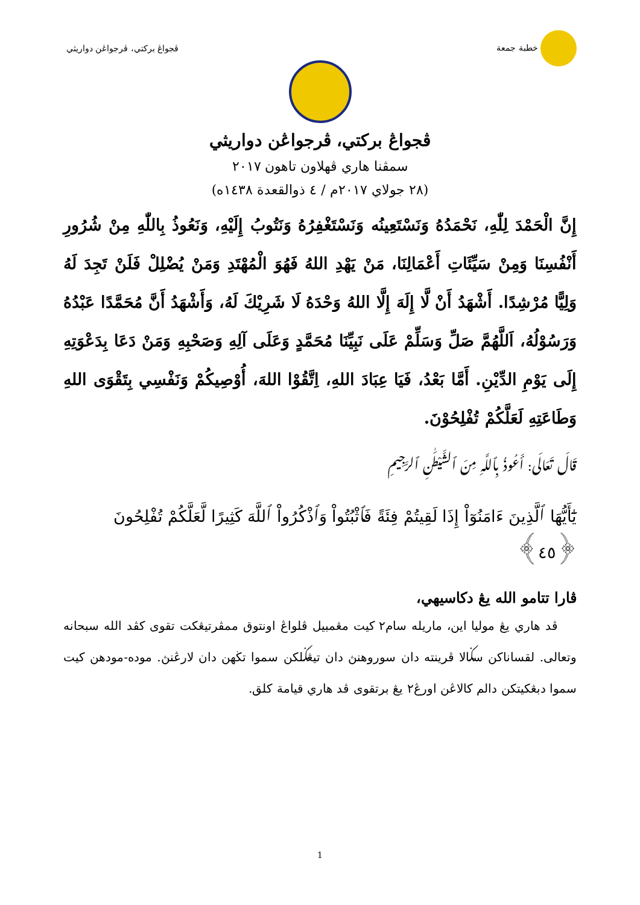خطبة جمعة ڤجواڠ بركتي، ڤرجواڠن دواريثي
ڤجواڠ بركتي، ڤرجواڠن دواريثي
سمڤنا هاري ڤهلاون تاهون ٢٠١٧
(٢٨ جولاي ٢٠١٧م / ٤ ذوالقعدة ١٤٣٨ه)
إِنَّ الْحَمْدَ لِلّٰهِ، نَحْمَدُهُ وَنَسْتَعِينُه وَنَسْتَغْفِرُهُ وَنَتُوبُ إِلَيْهِ، وَنَعُوذُ بِاللّٰهِ مِنْ شُرُورِ أَنْفُسِنَا وَمِنْ سَيِّئَاتِ أَعْمَالِنَا، مَنْ يَهْدِ اللهُ فَهُوَ الْمُهْتَدِ وَمَنْ يُضْلِلْ فَلَنْ تَجِدَ لَهُ وَلِيًّا مُرْشِدًا. أَشْهَدُ أَنْ لَّا إِلَهَ إِلَّا اللهُ وَحْدَهُ لَا شَرِيْكَ لَهُ، وَأَشْهَدُ أَنَّ مُحَمَّدًا عَبْدُهُ وَرَسُوْلُهُ، اَللَّهُمَّ صَلِّ وَسَلِّمْ عَلَى نَبِيِّنَا مُحَمَّدٍ وَعَلَى آلِهِ وَصَحْبِهِ وَمَنْ دَعَا بِدَعْوَتِهِ إِلَى يَوْمِ الدِّيْنِ. أَمَّا بَعْدُ، فَيَا عِبَادَ اللهِ، اِتَّقُوْا اللهَ، أُوْصِيكُمْ وَنَفْسِي بِتَقْوَى اللهِ وَطَاعَتِهِ لَعَلَّكُمْ تُفْلِحُوْنَ.
قَالَ تَعَالَى: أَعُوذُ بِٱللَّهِ مِنَ ٱلشَّيْطَٰنِ ٱلرَّجِيمِ
يَٰٓأَيُّهَا ٱلَّذِينَ ءَامَنُوٓاْ إِذَا لَقِيتُمْ فِئَةً فَٱثْبُتُواْ وَٱذْكُرُواْ ٱللَّهَ كَثِيرًا لَّعَلَّكُمْ تُفْلِحُونَ ﴿٤٥﴾
ڤارا تتامو الله يڠ دكاسيهي،
ڤد هاري يڠ موليا اين، ماريله سام٢ كيت مڠمبيل ڤلواڠ اونتوق ممڤرتيڠكت تقوى كڤد الله سبحانه وتعالى. لقساناكن سݢالا ڤرينته دان سوروهنڽ دان تيڠݢلكن سموا تڬهن دان لارڠنڽ. موده-مودهن كيت سموا دبڠكيتكن دالم كالاڠن اورڠ٢ يڠ برتقوى ڤد هاري قيامة كلق.
1